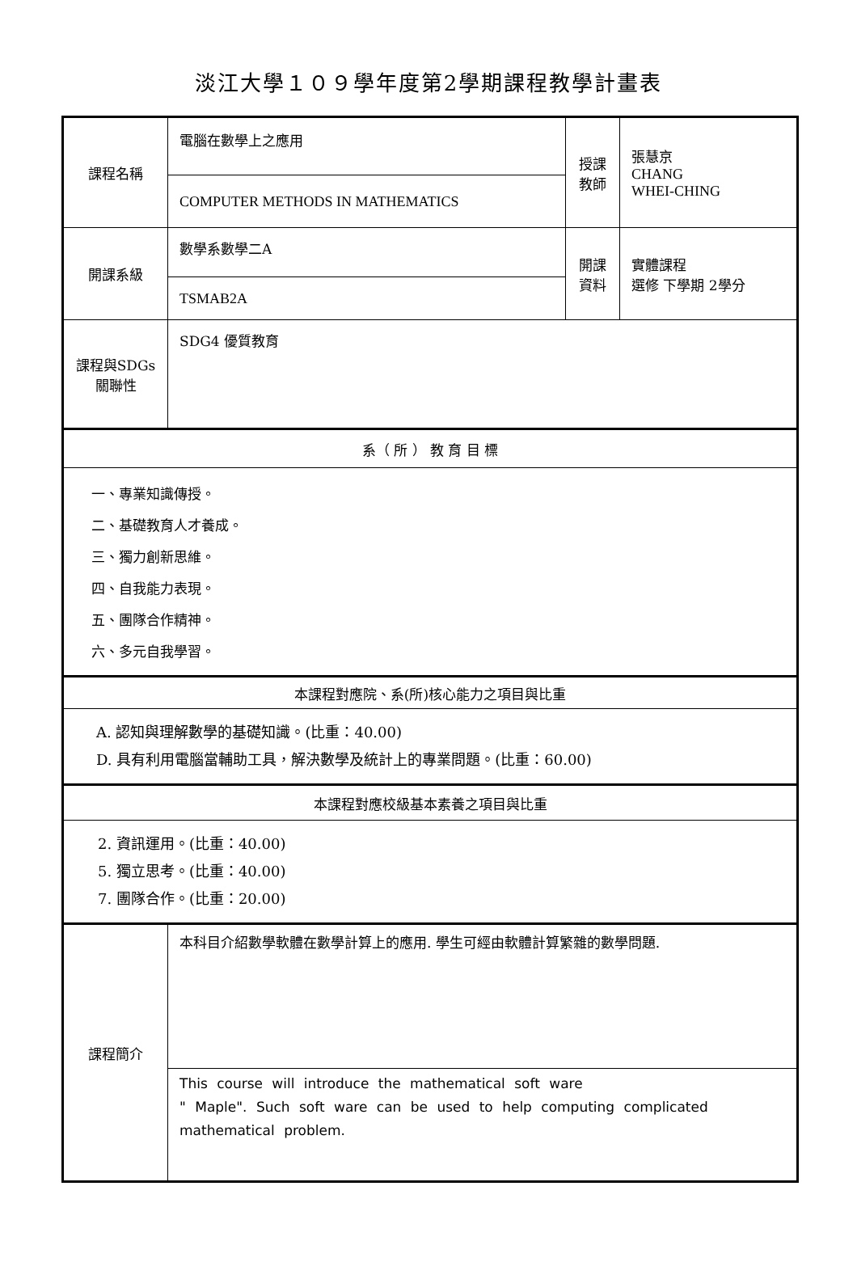淡江大學１０９學年度第2學期課程教學計畫表
| 課程名稱 | 電腦在數學上之應用 | 授課 教師 | 張慧京 CHANG WHEI-CHING |
| | COMPUTER METHODS IN MATHEMATICS | | |
| 開課系級 | 數學系數學二A | 開課 資料 | 實體課程 選修 下學期 2學分 |
| | TSMAB2A | | |
| 課程與SDGs 關聯性 | SDG4 優質教育 | | |
| 系（ 所 ） 教 育 目 標 | | | |
| 一、專業知識傳授。 二、基礎教育人才養成。 三、獨力創新思維。 四、自我能力表現。 五、團隊合作精神。 六、多元自我學習。 | | | |
| 本課程對應院、系(所)核心能力之項目與比重 | | | |
| A. 認知與理解數學的基礎知識。(比重：40.00) D. 具有利用電腦當輔助工具，解決數學及統計上的專業問題。(比重：60.00) | | | |
| 本課程對應校級基本素養之項目與比重 | | | |
| 2. 資訊運用。(比重：40.00) 5. 獨立思考。(比重：40.00) 7. 團隊合作。(比重：20.00) | | | |
| 課程簡介 | 本科目介紹數學軟體在數學計算上的應用. 學生可經由軟體計算繁雜的數學問題. | | |
| | This course will introduce the mathematical soft ware " Maple". Such soft ware can be used to help computing complicated mathematical problem. | | |